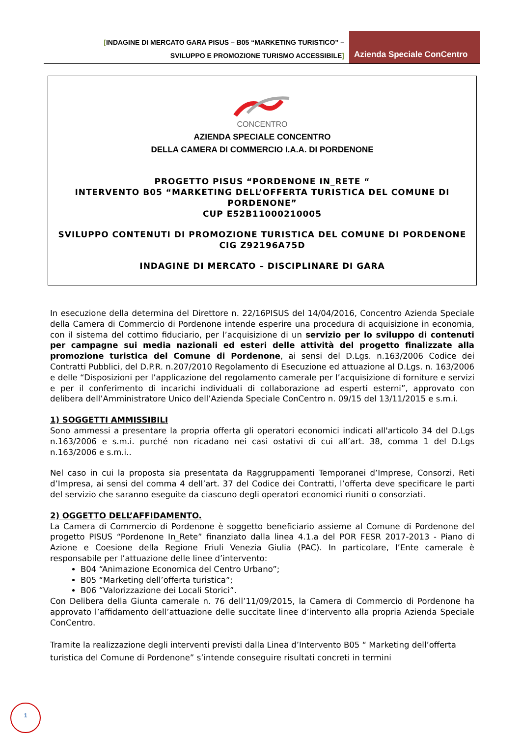[INDAGINE DI MERCATO GARA PISUS – B05 “MARKETING TURISTICO” –
SVILUPPO E PROMOZIONE TURISMO ACCESSIBILE]
Azienda Speciale ConCentro
CONCENTRO
AZIENDA SPECIALE CONCENTRO
DELLA CAMERA DI COMMERCIO I.A.A. DI PORDENONE
PROGETTO PISUS “PORDENONE IN_RETE “
INTERVENTO B05 “MARKETING DELL’OFFERTA TURISTICA DEL COMUNE DI PORDENONE”
CUP E52B11000210005
SVILUPPO CONTENUTI DI PROMOZIONE TURISTICA DEL COMUNE DI PORDENONE
CIG Z92196A75D
INDAGINE DI MERCATO – DISCIPLINARE DI GARA
In esecuzione della determina del Direttore n. 22/16PISUS del 14/04/2016, Concentro Azienda Speciale della Camera di Commercio di Pordenone intende esperire una procedura di acquisizione in economia, con il sistema del cottimo fiduciario, per l’acquisizione di un servizio per lo sviluppo di contenuti per campagne sui media nazionali ed esteri delle attività del progetto finalizzate alla promozione turistica del Comune di Pordenone, ai sensi del D.Lgs. n.163/2006 Codice dei Contratti Pubblici, del D.P.R. n.207/2010 Regolamento di Esecuzione ed attuazione al D.Lgs. n. 163/2006 e delle “Disposizioni per l’applicazione del regolamento camerale per l’acquisizione di forniture e servizi e per il conferimento di incarichi individuali di collaborazione ad esperti esterni”, approvato con delibera dell’Amministratore Unico dell’Azienda Speciale ConCentro n. 09/15 del 13/11/2015 e s.m.i.
1) SOGGETTI AMMISSIBILI
Sono ammessi a presentare la propria offerta gli operatori economici indicati all'articolo 34 del D.Lgs n.163/2006 e s.m.i. purché non ricadano nei casi ostativi di cui all’art. 38, comma 1 del D.Lgs n.163/2006 e s.m.i..
Nel caso in cui la proposta sia presentata da Raggruppamenti Temporanei d’Imprese, Consorzi, Reti d’Impresa, ai sensi del comma 4 dell’art. 37 del Codice dei Contratti, l’offerta deve specificare le parti del servizio che saranno eseguite da ciascuno degli operatori economici riuniti o consorziati.
2) OGGETTO DELL’AFFIDAMENTO.
La Camera di Commercio di Pordenone è soggetto beneficiario assieme al Comune di Pordenone del progetto PISUS “Pordenone In_Rete” finanziato dalla linea 4.1.a del POR FESR 2017-2013 - Piano di Azione e Coesione della Regione Friuli Venezia Giulia (PAC). In particolare, l’Ente camerale è responsabile per l’attuazione delle linee d’intervento:
B04 “Animazione Economica del Centro Urbano”;
B05 “Marketing dell’offerta turistica”;
B06 “Valorizzazione dei Locali Storici”.
Con Delibera della Giunta camerale n. 76 dell’11/09/2015, la Camera di Commercio di Pordenone ha approvato l’affidamento dell’attuazione delle succitate linee d’intervento alla propria Azienda Speciale ConCentro.
Tramite la realizzazione degli interventi previsti dalla Linea d’Intervento B05 “ Marketing dell’offerta turistica del Comune di Pordenone” s’intende conseguire risultati concreti in termini
1